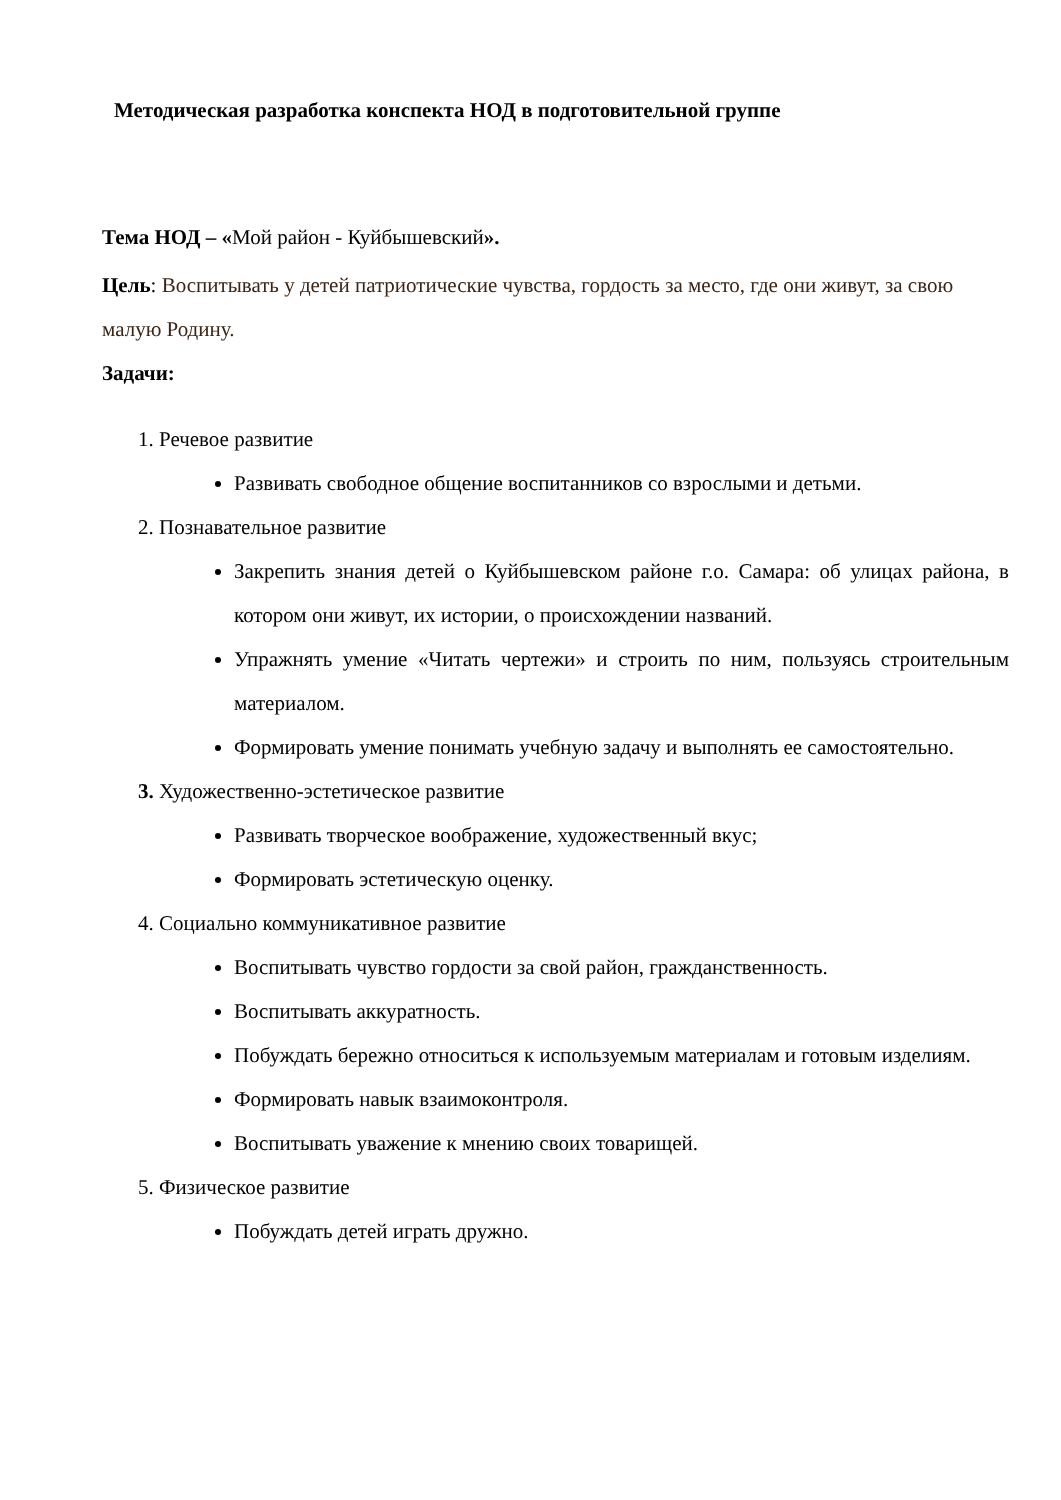Методическая разработка конспекта НОД в подготовительной группе
Тема НОД – «Мой район - Куйбышевский».
Цель: Воспитывать у детей патриотические чувства, гордость за место, где они живут, за свою малую Родину.
Задачи:
1. Речевое развитие
Развивать свободное общение воспитанников со взрослыми и детьми.
2. Познавательное развитие
Закрепить знания детей о Куйбышевском районе г.о. Самара: об улицах района, в котором они живут, их истории, о происхождении названий.
Упражнять умение «Читать чертежи» и строить по ним, пользуясь строительным материалом.
Формировать умение понимать учебную задачу и выполнять ее самостоятельно.
3. Художественно-эстетическое развитие
Развивать творческое воображение, художественный вкус;
Формировать эстетическую оценку.
4. Социально коммуникативное развитие
Воспитывать чувство гордости за свой район, гражданственность.
Воспитывать аккуратность.
Побуждать бережно относиться к используемым материалам и готовым изделиям.
Формировать навык взаимоконтроля.
Воспитывать уважение к мнению своих товарищей.
5. Физическое развитие
Побуждать детей играть дружно.